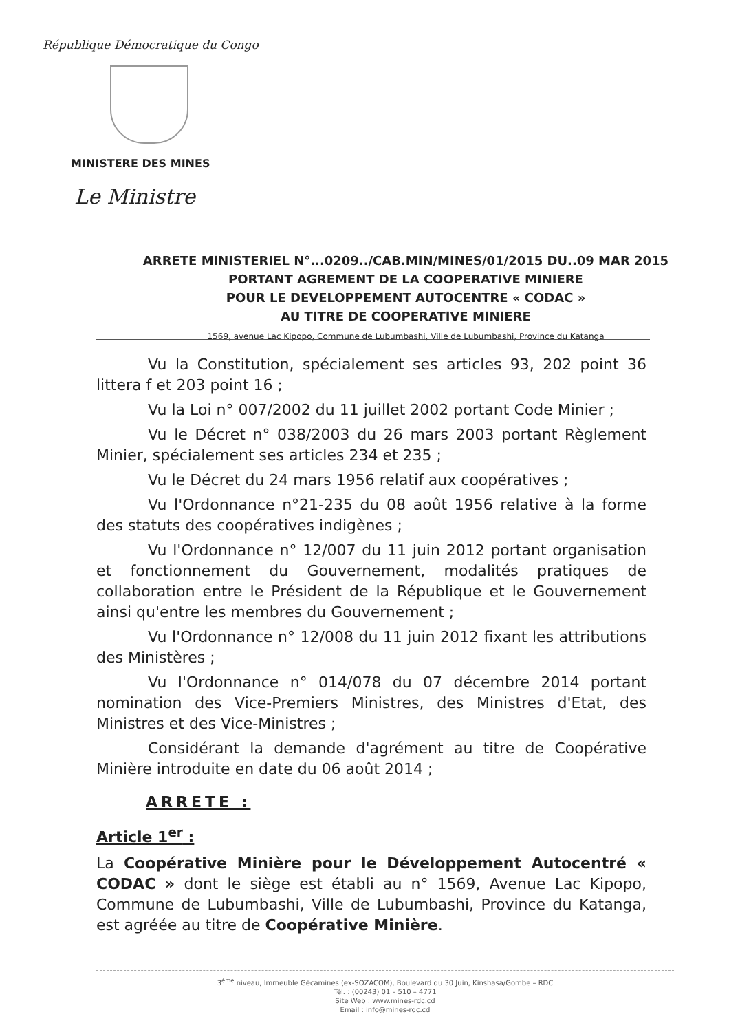République Démocratique du Congo
MINISTERE DES MINES
Le Ministre
ARRETE MINISTERIEL N°...0209../CAB.MIN/MINES/01/2015 DU..09 MAR 2015
PORTANT AGREMENT DE LA COOPERATIVE MINIERE
POUR LE DEVELOPPEMENT AUTOCENTRE « CODAC »
AU TITRE DE COOPERATIVE MINIERE
1569, avenue Lac Kipopo, Commune de Lubumbashi, Ville de Lubumbashi, Province du Katanga
Vu la Constitution, spécialement ses articles 93, 202 point 36 littera f et 203 point 16 ;
Vu la Loi n° 007/2002 du 11 juillet 2002 portant Code Minier ;
Vu le Décret n° 038/2003 du 26 mars 2003 portant Règlement Minier, spécialement ses articles 234 et 235 ;
Vu le Décret du 24 mars 1956 relatif aux coopératives ;
Vu l'Ordonnance n°21-235 du 08 août 1956 relative à la forme des statuts des coopératives indigènes ;
Vu l'Ordonnance n° 12/007 du 11 juin 2012 portant organisation et fonctionnement du Gouvernement, modalités pratiques de collaboration entre le Président de la République et le Gouvernement ainsi qu'entre les membres du Gouvernement ;
Vu l'Ordonnance n° 12/008 du 11 juin 2012 fixant les attributions des Ministères ;
Vu l'Ordonnance n° 014/078 du 07 décembre 2014 portant nomination des Vice-Premiers Ministres, des Ministres d'Etat, des Ministres et des Vice-Ministres ;
Considérant la demande d'agrément au titre de Coopérative Minière introduite en date du 06 août 2014 ;
ARRETE :
Article 1<sup>er</sup> :
La Coopérative Minière pour le Développement Autocentré « CODAC » dont le siège est établi au n° 1569, Avenue Lac Kipopo, Commune de Lubumbashi, Ville de Lubumbashi, Province du Katanga, est agréée au titre de Coopérative Minière.
3<sup>ème</sup> niveau, Immeuble Gécamines (ex-SOZACOM), Boulevard du 30 Juin, Kinshasa/Gombe – RDC
Tél. : (00243) 01 – 510 – 4771
Site Web : www.mines-rdc.cd
Email : info@mines-rdc.cd